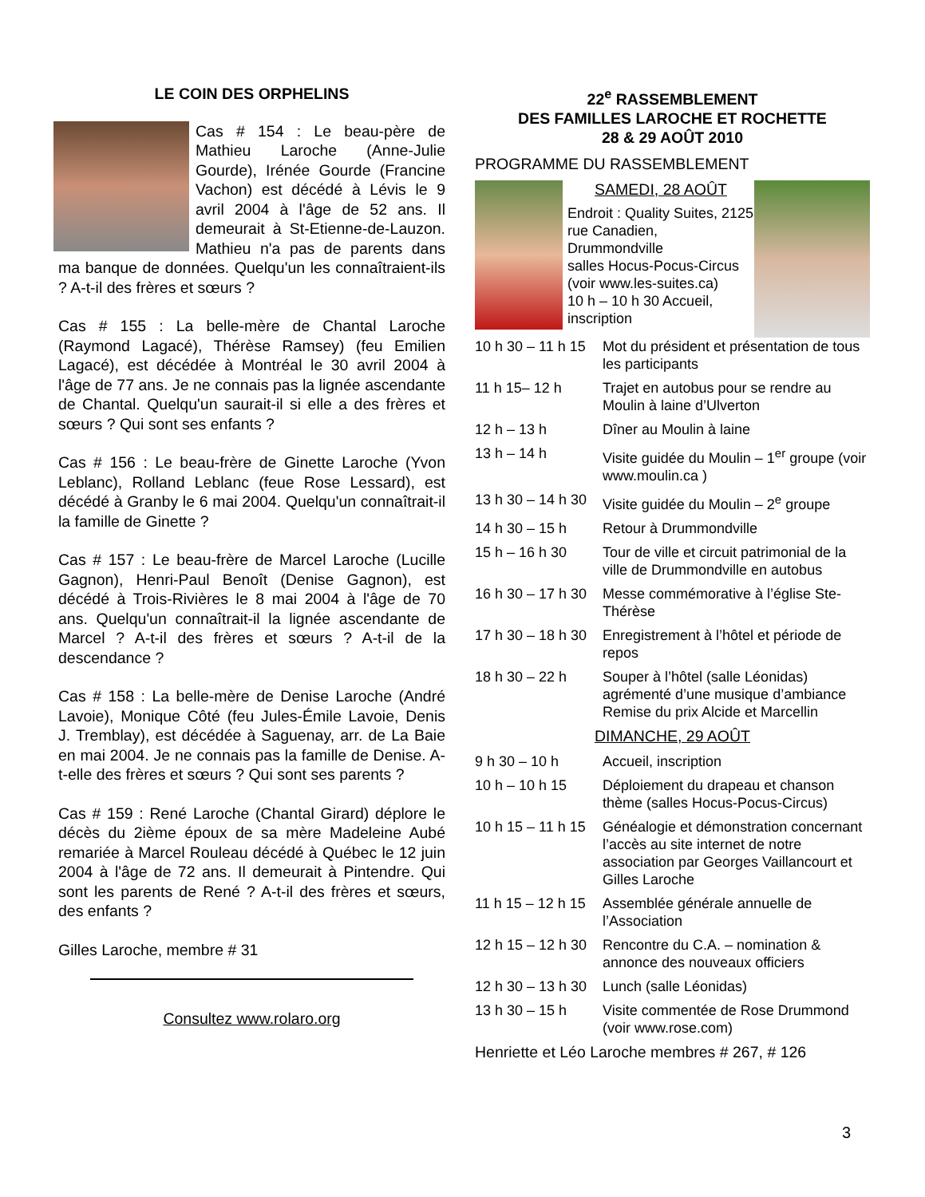LE COIN DES ORPHELINS
Cas # 154 : Le beau-père de Mathieu Laroche (Anne-Julie Gourde), Irénée Gourde (Francine Vachon) est décédé à Lévis le 9 avril 2004 à l'âge de 52 ans. Il demeurait à St-Etienne-de-Lauzon. Mathieu n'a pas de parents dans ma banque de données. Quelqu'un les connaîtraient-ils ? A-t-il des frères et sœurs ?
Cas # 155 : La belle-mère de Chantal Laroche (Raymond Lagacé), Thérèse Ramsey) (feu Emilien Lagacé), est décédée à Montréal le 30 avril 2004 à l'âge de 77 ans. Je ne connais pas la lignée ascendante de Chantal. Quelqu'un saurait-il si elle a des frères et sœurs ? Qui sont ses enfants ?
Cas # 156 : Le beau-frère de Ginette Laroche (Yvon Leblanc), Rolland Leblanc (feue Rose Lessard), est décédé à Granby le 6 mai 2004. Quelqu'un connaîtrait-il la famille de Ginette ?
Cas # 157 : Le beau-frère de Marcel Laroche (Lucille Gagnon), Henri-Paul Benoît (Denise Gagnon), est décédé à Trois-Rivières le 8 mai 2004 à l'âge de 70 ans. Quelqu'un connaîtrait-il la lignée ascendante de Marcel ? A-t-il des frères et sœurs ? A-t-il de la descendance ?
Cas # 158 : La belle-mère de Denise Laroche (André Lavoie), Monique Côté (feu Jules-Émile Lavoie, Denis J. Tremblay), est décédée à Saguenay, arr. de La Baie en mai 2004. Je ne connais pas la famille de Denise. A-t-elle des frères et sœurs ? Qui sont ses parents ?
Cas # 159 : René Laroche (Chantal Girard) déplore le décès du 2ième époux de sa mère Madeleine Aubé remariée à Marcel Rouleau décédé à Québec le 12 juin 2004 à l'âge de 72 ans. Il demeurait à Pintendre. Qui sont les parents de René ? A-t-il des frères et sœurs, des enfants ?
Gilles Laroche, membre # 31
Consultez www.rolaro.org
22<sup>e</sup> RASSEMBLEMENT
DES FAMILLES LAROCHE ET ROCHETTE
28 & 29 AOÛT 2010
PROGRAMME DU RASSEMBLEMENT
SAMEDI, 28 AOÛT
Endroit : Quality Suites, 2125 rue Canadien,
Drummondville
salles Hocus-Pocus-Circus (voir www.les-suites.ca)
10 h – 10 h 30 Accueil, inscription
| 10 h 30 – 11 h 15 | Mot du président et présentation de tous les participants |
| 11 h 15– 12 h | Trajet en autobus pour se rendre au Moulin à laine d’Ulverton |
| 12 h – 13 h | Dîner au Moulin à laine |
| 13 h – 14 h | Visite guidée du Moulin – 1<sup>er</sup> groupe (voir www.moulin.ca ) |
| 13 h 30 – 14 h 30 | Visite guidée du Moulin – 2<sup>e</sup> groupe |
| 14 h 30 – 15 h | Retour à Drummondville |
| 15 h – 16 h 30 | Tour de ville et circuit patrimonial de la ville de Drummondville en autobus |
| 16 h 30 – 17 h 30 | Messe commémorative à l’église Ste-Thérèse |
| 17 h 30 – 18 h 30 | Enregistrement à l’hôtel et période de repos |
| 18 h 30 – 22 h | Souper à l’hôtel (salle Léonidas) agrémenté d’une musique d’ambiance Remise du prix Alcide et Marcellin |
DIMANCHE, 29 AOÛT
| 9 h 30 – 10 h | Accueil, inscription |
| 10 h – 10 h 15 | Déploiement du drapeau et chanson thème (salles Hocus-Pocus-Circus) |
| 10 h 15 – 11 h 15 | Généalogie et démonstration concernant l’accès au site internet de notre association par Georges Vaillancourt et Gilles Laroche |
| 11 h 15 – 12 h 15 | Assemblée générale annuelle de l’Association |
| 12 h 15 – 12 h 30 | Rencontre du C.A. – nomination & annonce des nouveaux officiers |
| 12 h 30 – 13 h 30 | Lunch (salle Léonidas) |
| 13 h 30 – 15 h | Visite commentée de Rose Drummond (voir www.rose.com) |
Henriette et Léo Laroche membres # 267, # 126
3